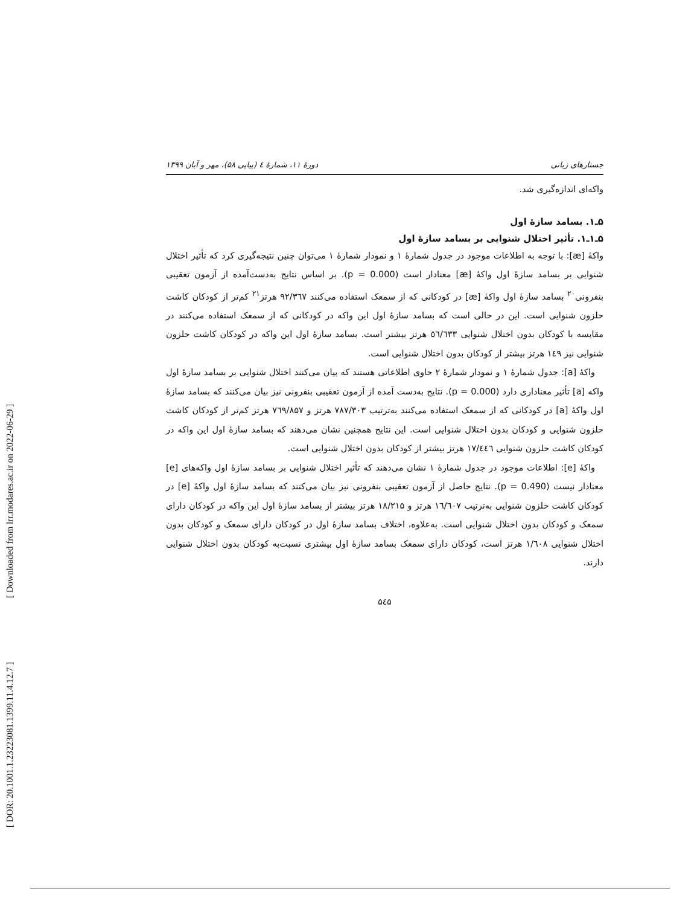[ DOR: 20.1001.1.23223081.1399.11.4.12.7 ]
[ Downloaded from lrr.modares.ac.ir on 2022-06-29 ]
جستارهای زبانی دورهٔ ۱۱، شمارهٔ ٤ (پیاپی ۵۸)، مهر و آبان ۱۳۹۹
واکه‌ای اندازه‌گیری شد.
۵ـ۱. بسامد سازهٔ اول
۵ـ۱ـ۱. تأثیر اختلال شنوایی بر بسامد سازهٔ اول
واکهٔ [æ]: با توجه به اطلاعات موجود در جدول شمارهٔ ۱ و نمودار شمارهٔ ۱ می‌توان چنین نتیجه‌گیری کرد که تأثیر اختلال شنوایی بر بسامد سازهٔ اول واکهٔ [æ] معنادار است (p = 0.000). بر اساس نتایج به‌دست‌آمده از آزمون تعقیبی بنفرونی<sup>۲۰</sup> بسامد سازهٔ اول واکهٔ [æ] در کودکانی که از سمعک استفاده می‌کنند ۹۲/۳٦۷ هرتز<sup>۲۱</sup> کم‌تر از کودکان کاشت حلزون شنوایی است. این در حالی است که بسامد سازهٔ اول این واکه در کودکانی که از سمعک استفاده می‌کنند در مقایسه با کودکان بدون اختلال شنوایی ٥٦/٦٣٣ هرتز بیشتر است. بسامد سازهٔ اول این واکه در کودکان کاشت حلزون شنوایی نیز ۱٤۹ هرتز بیشتر از کودکان بدون اختلال شنوایی است.
واکهٔ [a]: جدول شمارهٔ ۱ و نمودار شمارهٔ ۲ حاوی اطلاعاتی هستند که بیان می‌کنند اختلال شنوایی بر بسامد سازهٔ اول واکه [a] تأثیر معناداری دارد (p = 0.000). نتایج به‌دست آمده از آزمون تعقیبی بنفرونی نیز بیان می‌کنند که بسامد سازهٔ اول واکهٔ [a] در کودکانی که از سمعک استفاده می‌کنند به‌ترتیب ۷۸۷/۳۰۳ هرتز و ۷٦۹/۸۵۷ هرتز کم‌تر از کودکان کاشت حلزون شنوایی و کودکان بدون اختلال شنوایی است. این نتایج همچنین نشان می‌دهند که بسامد سازهٔ اول این واکه در کودکان کاشت حلزون شنوایی ۱۷/٤٤٦ هرتز بیشتر از کودکان بدون اختلال شنوایی است.
واکهٔ [e]: اطلاعات موجود در جدول شمارهٔ ۱ نشان می‌دهند که تأثیر اختلال شنوایی بر بسامد سازهٔ اول واکه‌های [e] معنادار نیست (p = 0.490). نتایج حاصل از آزمون تعقیبی بنفرونی نیز بیان می‌کنند که بسامد سازهٔ اول واکهٔ [e] در کودکان کاشت حلزون شنوایی به‌ترتیب ۱٦/٦۰۷ هرتز و ۱۸/۲۱۵ هرتز بیشتر از بسامد سازهٔ اول این واکه در کودکان دارای سمعک و کودکان بدون اختلال شنوایی است. به‌علاوه، اختلاف بسامد سازهٔ اول در کودکان دارای سمعک و کودکان بدون اختلال شنوایی ۱/٦۰۸ هرتز است، کودکان دارای سمعک بسامد سازهٔ اول بیشتری نسبت‌به کودکان بدون اختلال شنوایی دارند.
۵٤۵